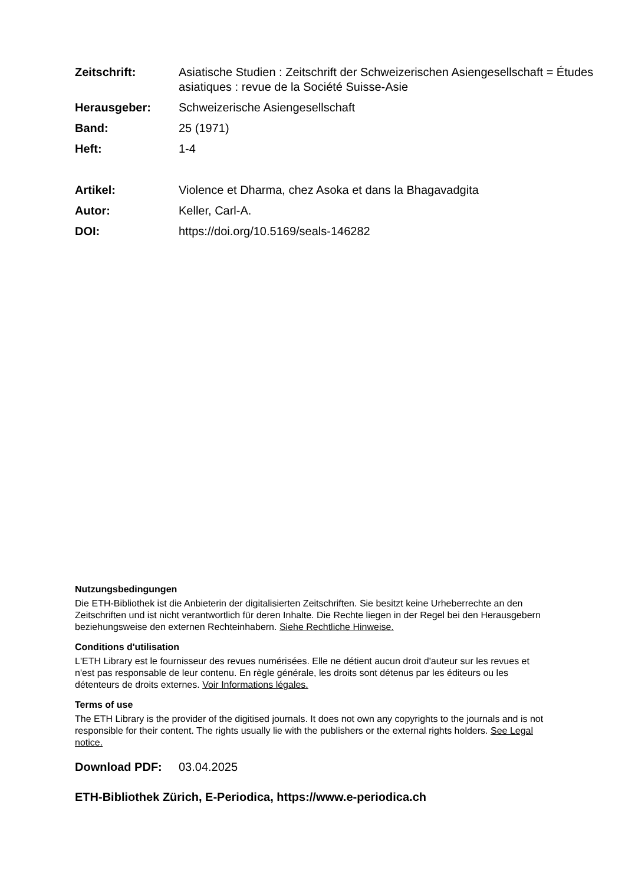Zeitschrift: Asiatische Studien : Zeitschrift der Schweizerischen Asiengesellschaft = Études asiatiques : revue de la Société Suisse-Asie
Herausgeber: Schweizerische Asiengesellschaft
Band: 25 (1971)
Heft: 1-4
Artikel: Violence et Dharma, chez Asoka et dans la Bhagavadgita
Autor: Keller, Carl-A.
DOI: https://doi.org/10.5169/seals-146282
Nutzungsbedingungen
Die ETH-Bibliothek ist die Anbieterin der digitalisierten Zeitschriften. Sie besitzt keine Urheberrechte an den Zeitschriften und ist nicht verantwortlich für deren Inhalte. Die Rechte liegen in der Regel bei den Herausgebern beziehungsweise den externen Rechteinhabern. Siehe Rechtliche Hinweise.
Conditions d'utilisation
L'ETH Library est le fournisseur des revues numérisées. Elle ne détient aucun droit d'auteur sur les revues et n'est pas responsable de leur contenu. En règle générale, les droits sont détenus par les éditeurs ou les détenteurs de droits externes. Voir Informations légales.
Terms of use
The ETH Library is the provider of the digitised journals. It does not own any copyrights to the journals and is not responsible for their content. The rights usually lie with the publishers or the external rights holders. See Legal notice.
Download PDF: 03.04.2025
ETH-Bibliothek Zürich, E-Periodica, https://www.e-periodica.ch